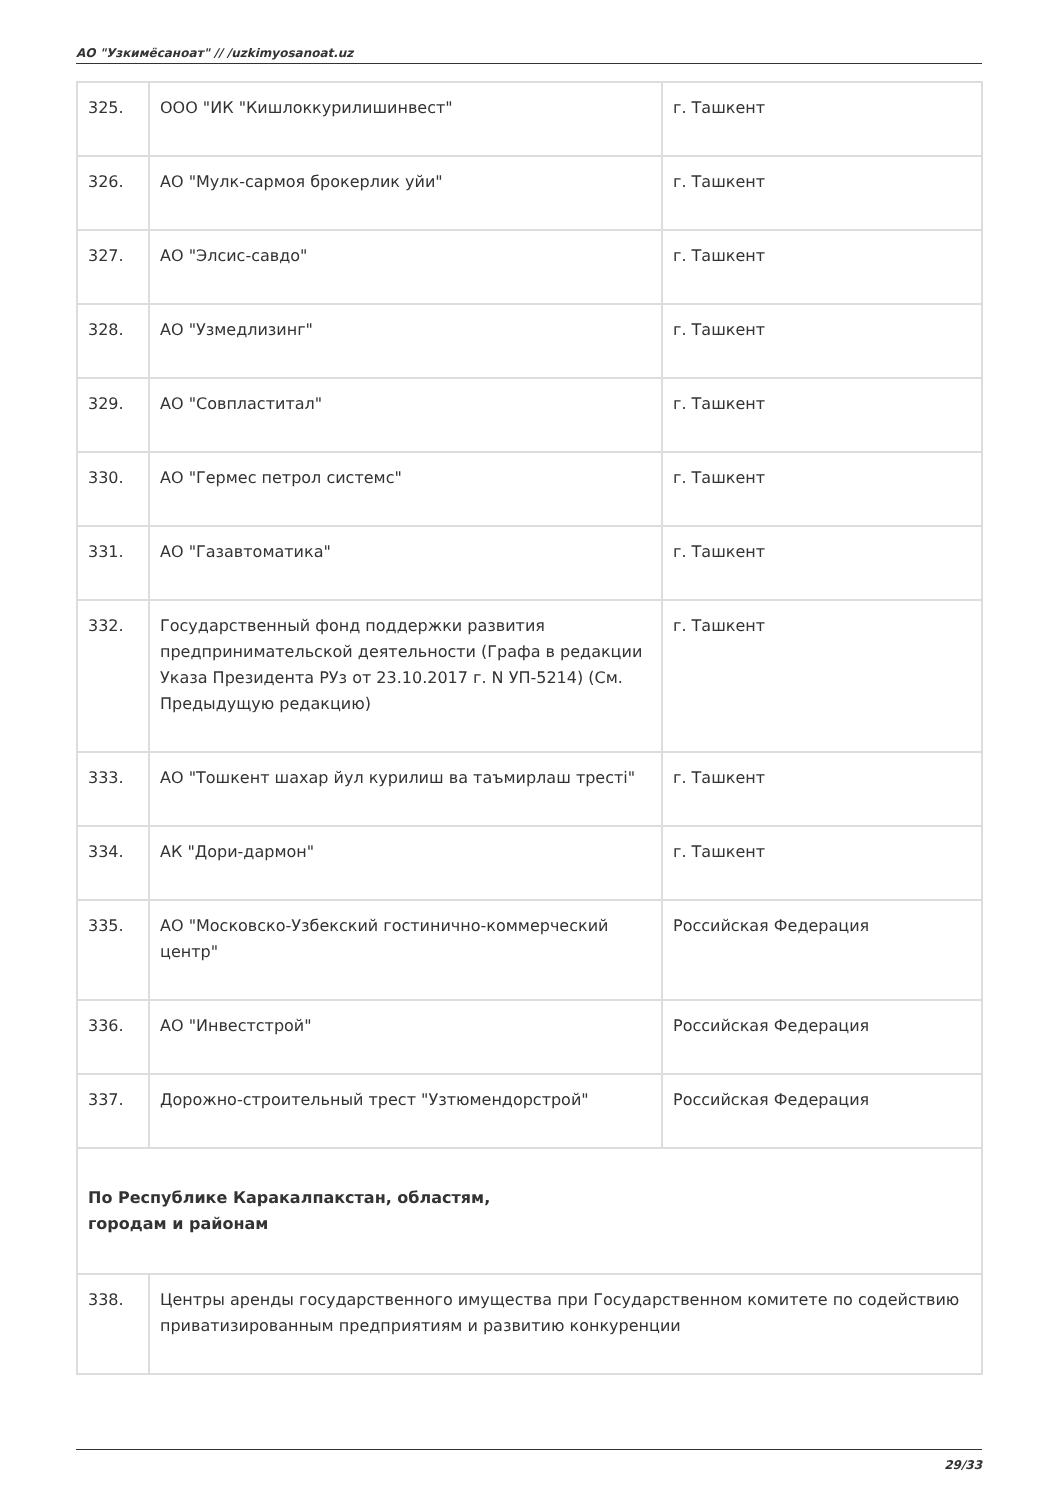АО "Узкимёсаноат" // /uzkimyosanoat.uz
| 325. | ООО "ИК "Кишлоккурилишинвест" | г. Ташкент |
| 326. | АО "Мулк-сармоя брокерлик уйи" | г. Ташкент |
| 327. | АО "Элсис-савдо" | г. Ташкент |
| 328. | АО "Узмедлизинг" | г. Ташкент |
| 329. | АО "Совпластитал" | г. Ташкент |
| 330. | АО "Гермес петрол системс" | г. Ташкент |
| 331. | АО "Газавтоматика" | г. Ташкент |
| 332. | Государственный фонд поддержки развития предпринимательской деятельности (Графа в редакции Указа Президента РУз от 23.10.2017 г. N УП-5214) (См. Предыдущую редакцию) | г. Ташкент |
| 333. | АО "Тошкент шахар йул курилиш ва таъмирлаш тресті" | г. Ташкент |
| 334. | АК "Дори-дармон" | г. Ташкент |
| 335. | АО "Московско-Узбекский гостинично-коммерческий центр" | Российская Федерация |
| 336. | АО "Инвестстрой" | Российская Федерация |
| 337. | Дорожно-строительный трест "Узтюмендорстрой" | Российская Федерация |
| По Республике Каракалпакстан, областям, городам и районам | | |
| 338. | Центры аренды государственного имущества при Государственном комитете по содействию приватизированным предприятиям и развитию конкуренции | |
29/33